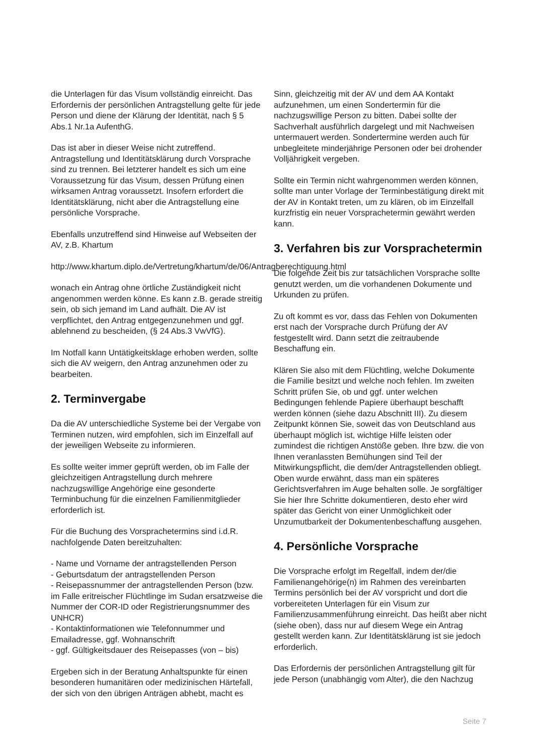die Unterlagen für das Visum vollständig einreicht. Das Erfordernis der persönlichen Antragstellung gelte für jede Person und diene der Klärung der Identität, nach § 5 Abs.1 Nr.1a AufenthG.
Das ist aber in dieser Weise nicht zutreffend. Antragstellung und Identitätsklärung durch Vorsprache sind zu trennen. Bei letzterer handelt es sich um eine Voraussetzung für das Visum, dessen Prüfung einen wirksamen Antrag voraussetzt. Insofern erfordert die Identitätsklärung, nicht aber die Antragstellung eine persönliche Vorsprache.
Ebenfalls unzutreffend sind Hinweise auf Webseiten der AV, z.B. Khartum
http://www.khartum.diplo.de/Vertretung/khartum/de/06/Antragberechtiguung.html
wonach ein Antrag ohne örtliche Zuständigkeit nicht angenommen werden könne. Es kann z.B. gerade streitig sein, ob sich jemand im Land aufhält. Die AV ist verpflichtet, den Antrag entgegenzunehmen und ggf. ablehnend zu bescheiden, (§ 24 Abs.3 VwVfG).
Im Notfall kann Untätigkeitsklage erhoben werden, sollte sich die AV weigern, den Antrag anzunehmen oder zu bearbeiten.
2. Terminvergabe
Da die AV unterschiedliche Systeme bei der Vergabe von Terminen nutzen, wird empfohlen, sich im Einzelfall auf der jeweiligen Webseite zu informieren.
Es sollte weiter immer geprüft werden, ob im Falle der gleichzeitigen Antragstellung durch mehrere nachzugswillige Angehörige eine gesonderte Terminbuchung für die einzelnen Familienmitglieder erforderlich ist.
Für die Buchung des Vorsprachetermins sind i.d.R. nachfolgende Daten bereitzuhalten:
- Name und Vorname der antragstellenden Person
- Geburtsdatum der antragstellenden Person
- Reisepassnummer der antragstellenden Person (bzw. im Falle eritreischer Flüchtlinge im Sudan ersatzweise die Nummer der COR-ID oder Registrierungsnummer des UNHCR)
- Kontaktinformationen wie Telefonnummer und Emailadresse, ggf. Wohnanschrift
- ggf. Gültigkeitsdauer des Reisepasses (von – bis)
Ergeben sich in der Beratung Anhaltspunkte für einen besonderen humanitären oder medizinischen Härtefall, der sich von den übrigen Anträgen abhebt, macht es
Sinn, gleichzeitig mit der AV und dem AA Kontakt aufzunehmen, um einen Sondertermin für die nachzugswillige Person zu bitten. Dabei sollte der Sachverhalt ausführlich dargelegt und mit Nachweisen untermauert werden. Sondertermine werden auch für unbegleitete minderjährige Personen oder bei drohender Volljährigkeit vergeben.
Sollte ein Termin nicht wahrgenommen werden können, sollte man unter Vorlage der Terminbestätigung direkt mit der AV in Kontakt treten, um zu klären, ob im Einzelfall kurzfristig ein neuer Vorsprachetermin gewährt werden kann.
3. Verfahren bis zur Vorsprachetermin
Die folgende Zeit bis zur tatsächlichen Vorsprache sollte genutzt werden, um die vorhandenen Dokumente und Urkunden zu prüfen.
Zu oft kommt es vor, dass das Fehlen von Dokumenten erst nach der Vorsprache durch Prüfung der AV festgestellt wird. Dann setzt die zeitraubende Beschaffung ein.
Klären Sie also mit dem Flüchtling, welche Dokumente die Familie besitzt und welche noch fehlen. Im zweiten Schritt prüfen Sie, ob und ggf. unter welchen Bedingungen fehlende Papiere überhaupt beschafft werden können (siehe dazu Abschnitt III). Zu diesem Zeitpunkt können Sie, soweit das von Deutschland aus überhaupt möglich ist, wichtige Hilfe leisten oder zumindest die richtigen Anstöße geben. Ihre bzw. die von Ihnen veranlassten Bemühungen sind Teil der Mitwirkungspflicht, die dem/der Antragstellenden obliegt. Oben wurde erwähnt, dass man ein späteres Gerichtsverfahren im Auge behalten solle. Je sorgfältiger Sie hier Ihre Schritte dokumentieren, desto eher wird später das Gericht von einer Unmöglichkeit oder Unzumutbarkeit der Dokumentenbeschaffung ausgehen.
4. Persönliche Vorsprache
Die Vorsprache erfolgt im Regelfall, indem der/die Familienangehörige(n) im Rahmen des vereinbarten Termins persönlich bei der AV vorspricht und dort die vorbereiteten Unterlagen für ein Visum zur Familienzusammenführung einreicht. Das heißt aber nicht (siehe oben), dass nur auf diesem Wege ein Antrag gestellt werden kann. Zur Identitätsklärung ist sie jedoch erforderlich.
Das Erfordernis der persönlichen Antragstellung gilt für jede Person (unabhängig vom Alter), die den Nachzug
Seite 7